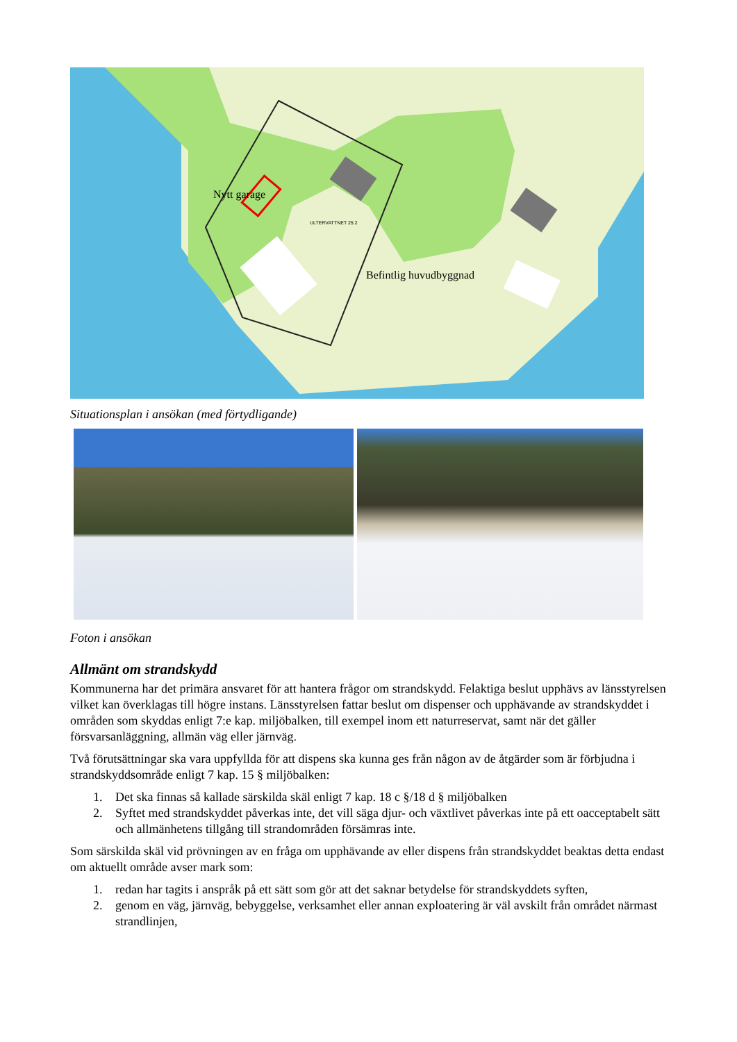Nytt garage
Befintlig huvudbyggnad
ULTERVATTNET 25:2
Situationsplan i ansökan (med förtydligande)
Foton i ansökan
Allmänt om strandskydd
Kommunerna har det primära ansvaret för att hantera frågor om strandskydd. Felaktiga beslut upphävs av länsstyrelsen vilket kan överklagas till högre instans. Länsstyrelsen fattar beslut om dispenser och upphävande av strandskyddet i områden som skyddas enligt 7:e kap. miljöbalken, till exempel inom ett naturreservat, samt när det gäller försvarsanläggning, allmän väg eller järnväg.
Två förutsättningar ska vara uppfyllda för att dispens ska kunna ges från någon av de åtgärder som är förbjudna i strandskyddsområde enligt 7 kap. 15 § miljöbalken:
1. Det ska finnas så kallade särskilda skäl enligt 7 kap. 18 c §/18 d § miljöbalken
2. Syftet med strandskyddet påverkas inte, det vill säga djur- och växtlivet påverkas inte på ett oacceptabelt sätt och allmänhetens tillgång till strandområden försämras inte.
Som särskilda skäl vid prövningen av en fråga om upphävande av eller dispens från strandskyddet beaktas detta endast om aktuellt område avser mark som:
1. redan har tagits i anspråk på ett sätt som gör att det saknar betydelse för strandskyddets syften,
2. genom en väg, järnväg, bebyggelse, verksamhet eller annan exploatering är väl avskilt från området närmast strandlinjen,